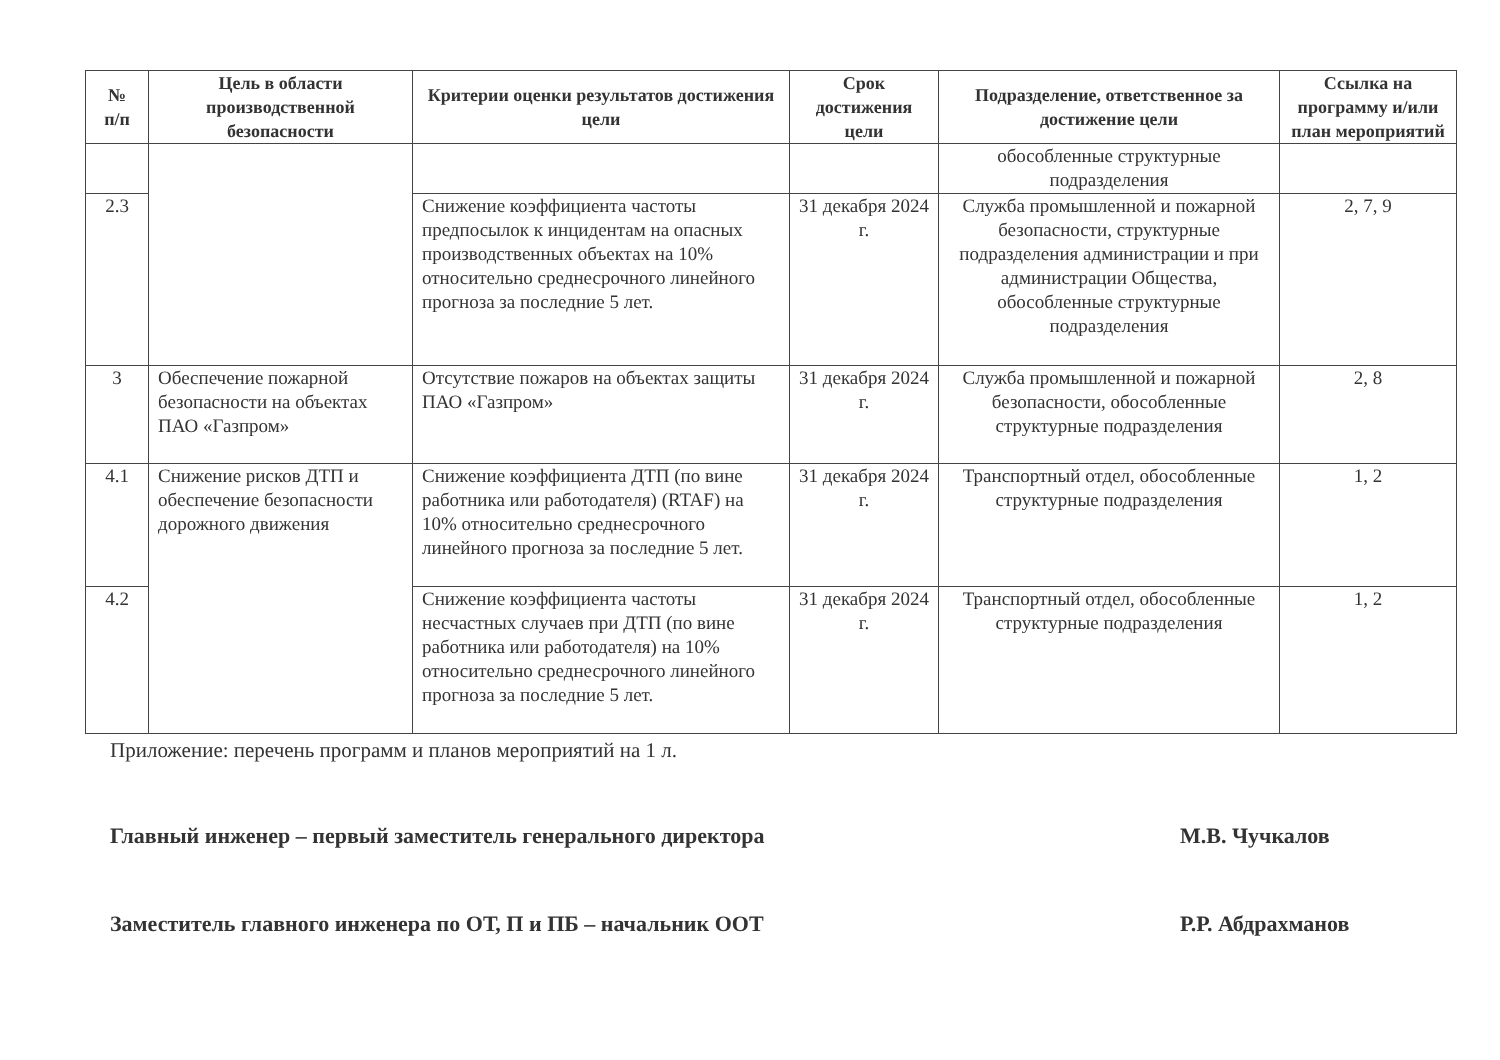| № п/п | Цель в области производственной безопасности | Критерии оценки результатов достижения цели | Срок достижения цели | Подразделение, ответственное за достижение цели | Ссылка на программу и/или план мероприятий |
| --- | --- | --- | --- | --- | --- |
| | | | | обособленные структурные подразделения | |
| 2.3 | | Снижение коэффициента частоты предпосылок к инцидентам на опасных производственных объектах на 10% относительно среднесрочного линейного прогноза за последние 5 лет. | 31 декабря 2024 г. | Служба промышленной и пожарной безопасности, структурные подразделения администрации и при администрации Общества, обособленные структурные подразделения | 2, 7, 9 |
| 3 | Обеспечение пожарной безопасности на объектах ПАО «Газпром» | Отсутствие пожаров на объектах защиты ПАО «Газпром» | 31 декабря 2024 г. | Служба промышленной и пожарной безопасности, обособленные структурные подразделения | 2, 8 |
| 4.1 | Снижение рисков ДТП и обеспечение безопасности дорожного движения | Снижение коэффициента ДТП (по вине работника или работодателя) (RTAF) на 10% относительно среднесрочного линейного прогноза за последние 5 лет. | 31 декабря 2024 г. | Транспортный отдел, обособленные структурные подразделения | 1, 2 |
| 4.2 | | Снижение коэффициента частоты несчастных случаев при ДТП (по вине работника или работодателя) на 10% относительно среднесрочного линейного прогноза за последние 5 лет. | 31 декабря 2024 г. | Транспортный отдел, обособленные структурные подразделения | 1, 2 |
Приложение: перечень программ и планов мероприятий на 1 л.
Главный инженер – первый заместитель генерального директора М.В. Чучкалов
Заместитель главного инженера по ОТ, П и ПБ – начальник ООТ Р.Р. Абдрахманов